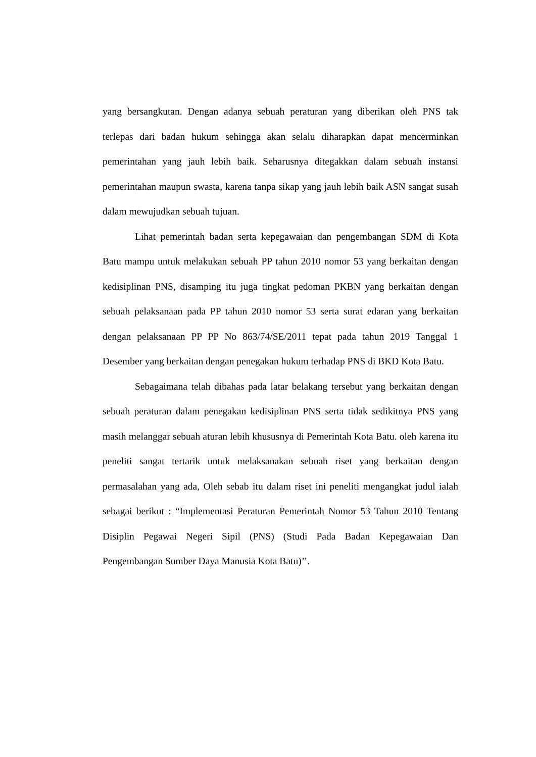yang bersangkutan. Dengan adanya sebuah peraturan yang diberikan oleh PNS tak terlepas dari badan hukum sehingga akan selalu diharapkan dapat mencerminkan pemerintahan yang jauh lebih baik. Seharusnya ditegakkan dalam sebuah instansi pemerintahan maupun swasta, karena tanpa sikap yang jauh lebih baik ASN sangat susah dalam mewujudkan sebuah tujuan.
Lihat pemerintah badan serta kepegawaian dan pengembangan SDM di Kota Batu mampu untuk melakukan sebuah PP tahun 2010 nomor 53 yang berkaitan dengan kedisiplinan PNS, disamping itu juga tingkat pedoman PKBN yang berkaitan dengan sebuah pelaksanaan pada PP tahun 2010 nomor 53 serta surat edaran yang berkaitan dengan pelaksanaan PP PP No 863/74/SE/2011 tepat pada tahun 2019 Tanggal 1 Desember yang berkaitan dengan penegakan hukum terhadap PNS di BKD Kota Batu.
Sebagaimana telah dibahas pada latar belakang tersebut yang berkaitan dengan sebuah peraturan dalam penegakan kedisiplinan PNS serta tidak sedikitnya PNS yang masih melanggar sebuah aturan lebih khususnya di Pemerintah Kota Batu. oleh karena itu peneliti sangat tertarik untuk melaksanakan sebuah riset yang berkaitan dengan permasalahan yang ada, Oleh sebab itu dalam riset ini peneliti mengangkat judul ialah sebagai berikut : “Implementasi Peraturan Pemerintah Nomor 53 Tahun 2010 Tentang Disiplin Pegawai Negeri Sipil (PNS) (Studi Pada Badan Kepegawaian Dan Pengembangan Sumber Daya Manusia Kota Batu)’’.